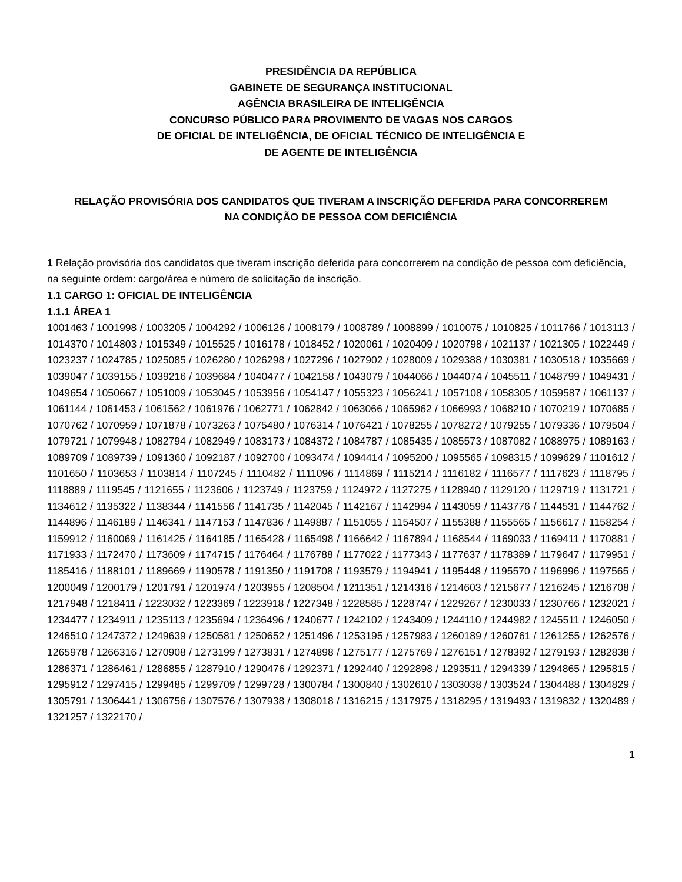PRESIDÊNCIA DA REPÚBLICA
GABINETE DE SEGURANÇA INSTITUCIONAL
AGÊNCIA BRASILEIRA DE INTELIGÊNCIA
CONCURSO PÚBLICO PARA PROVIMENTO DE VAGAS NOS CARGOS
DE OFICIAL DE INTELIGÊNCIA, DE OFICIAL TÉCNICO DE INTELIGÊNCIA E
DE AGENTE DE INTELIGÊNCIA
RELAÇÃO PROVISÓRIA DOS CANDIDATOS QUE TIVERAM A INSCRIÇÃO DEFERIDA PARA CONCORREREM
NA CONDIÇÃO DE PESSOA COM DEFICIÊNCIA
1 Relação provisória dos candidatos que tiveram inscrição deferida para concorrerem na condição de pessoa com deficiência, na seguinte ordem: cargo/área e número de solicitação de inscrição.
1.1 CARGO 1: OFICIAL DE INTELIGÊNCIA
1.1.1 ÁREA 1
1001463 / 1001998 / 1003205 / 1004292 / 1006126 / 1008179 / 1008789 / 1008899 / 1010075 / 1010825 / 1011766 / 1013113 / 1014370 / 1014803 / 1015349 / 1015525 / 1016178 / 1018452 / 1020061 / 1020409 / 1020798 / 1021137 / 1021305 / 1022449 / 1023237 / 1024785 / 1025085 / 1026280 / 1026298 / 1027296 / 1027902 / 1028009 / 1029388 / 1030381 / 1030518 / 1035669 / 1039047 / 1039155 / 1039216 / 1039684 / 1040477 / 1042158 / 1043079 / 1044066 / 1044074 / 1045511 / 1048799 / 1049431 / 1049654 / 1050667 / 1051009 / 1053045 / 1053956 / 1054147 / 1055323 / 1056241 / 1057108 / 1058305 / 1059587 / 1061137 / 1061144 / 1061453 / 1061562 / 1061976 / 1062771 / 1062842 / 1063066 / 1065962 / 1066993 / 1068210 / 1070219 / 1070685 / 1070762 / 1070959 / 1071878 / 1073263 / 1075480 / 1076314 / 1076421 / 1078255 / 1078272 / 1079255 / 1079336 / 1079504 / 1079721 / 1079948 / 1082794 / 1082949 / 1083173 / 1084372 / 1084787 / 1085435 / 1085573 / 1087082 / 1088975 / 1089163 / 1089709 / 1089739 / 1091360 / 1092187 / 1092700 / 1093474 / 1094414 / 1095200 / 1095565 / 1098315 / 1099629 / 1101612 / 1101650 / 1103653 / 1103814 / 1107245 / 1110482 / 1111096 / 1114869 / 1115214 / 1116182 / 1116577 / 1117623 / 1118795 / 1118889 / 1119545 / 1121655 / 1123606 / 1123749 / 1123759 / 1124972 / 1127275 / 1128940 / 1129120 / 1129719 / 1131721 / 1134612 / 1135322 / 1138344 / 1141556 / 1141735 / 1142045 / 1142167 / 1142994 / 1143059 / 1143776 / 1144531 / 1144762 / 1144896 / 1146189 / 1146341 / 1147153 / 1147836 / 1149887 / 1151055 / 1154507 / 1155388 / 1155565 / 1156617 / 1158254 / 1159912 / 1160069 / 1161425 / 1164185 / 1165428 / 1165498 / 1166642 / 1167894 / 1168544 / 1169033 / 1169411 / 1170881 / 1171933 / 1172470 / 1173609 / 1174715 / 1176464 / 1176788 / 1177022 / 1177343 / 1177637 / 1178389 / 1179647 / 1179951 / 1185416 / 1188101 / 1189669 / 1190578 / 1191350 / 1191708 / 1193579 / 1194941 / 1195448 / 1195570 / 1196996 / 1197565 / 1200049 / 1200179 / 1201791 / 1201974 / 1203955 / 1208504 / 1211351 / 1214316 / 1214603 / 1215677 / 1216245 / 1216708 / 1217948 / 1218411 / 1223032 / 1223369 / 1223918 / 1227348 / 1228585 / 1228747 / 1229267 / 1230033 / 1230766 / 1232021 / 1234477 / 1234911 / 1235113 / 1235694 / 1236496 / 1240677 / 1242102 / 1243409 / 1244110 / 1244982 / 1245511 / 1246050 / 1246510 / 1247372 / 1249639 / 1250581 / 1250652 / 1251496 / 1253195 / 1257983 / 1260189 / 1260761 / 1261255 / 1262576 / 1265978 / 1266316 / 1270908 / 1273199 / 1273831 / 1274898 / 1275177 / 1275769 / 1276151 / 1278392 / 1279193 / 1282838 / 1286371 / 1286461 / 1286855 / 1287910 / 1290476 / 1292371 / 1292440 / 1292898 / 1293511 / 1294339 / 1294865 / 1295815 / 1295912 / 1297415 / 1299485 / 1299709 / 1299728 / 1300784 / 1300840 / 1302610 / 1303038 / 1303524 / 1304488 / 1304829 / 1305791 / 1306441 / 1306756 / 1307576 / 1307938 / 1308018 / 1316215 / 1317975 / 1318295 / 1319493 / 1319832 / 1320489 / 1321257 / 1322170 /
1